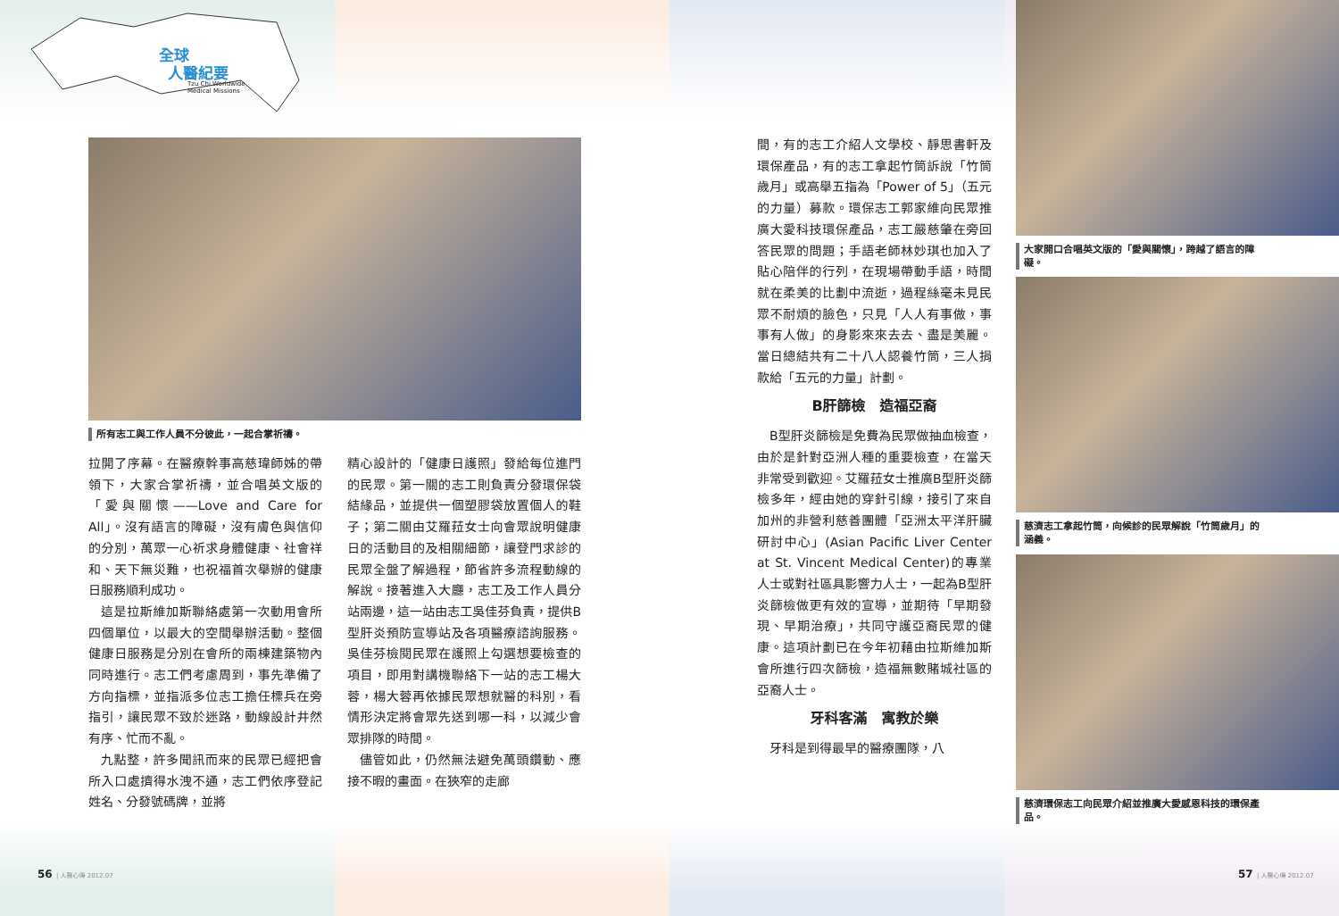全球
人醫紀要
Tzu Chi Worldwide
Medical Missions
所有志工與工作人員不分彼此，一起合掌祈禱。
拉開了序幕。在醫療幹事高慈瑋師姊的帶領下，大家合掌祈禱，並合唱英文版的「愛與關懷——Love and Care for All」。沒有語言的障礙，沒有膚色與信仰的分別，萬眾一心祈求身體健康、社會祥和、天下無災難，也祝福首次舉辦的健康日服務順利成功。
這是拉斯維加斯聯絡處第一次動用會所四個單位，以最大的空間舉辦活動。整個健康日服務是分別在會所的兩棟建築物內同時進行。志工們考慮周到，事先準備了方向指標，並指派多位志工擔任標兵在旁指引，讓民眾不致於迷路，動線設計井然有序、忙而不亂。
九點整，許多聞訊而來的民眾已經把會所入口處擠得水洩不通，志工們依序登記姓名、分發號碼牌，並將
精心設計的「健康日護照」發給每位進門的民眾。第一關的志工則負責分發環保袋結緣品，並提供一個塑膠袋放置個人的鞋子；第二關由艾羅菈女士向會眾說明健康日的活動目的及相關細節，讓登門求診的民眾全盤了解過程，節省許多流程動線的解說。接著進入大廳，志工及工作人員分站兩邊，這一站由志工吳佳芬負責，提供B型肝炎預防宣導站及各項醫療諮詢服務。吳佳芬檢閱民眾在護照上勾選想要檢查的項目，即用對講機聯絡下一站的志工楊大蓉，楊大蓉再依據民眾想就醫的科別，看情形決定將會眾先送到哪一科，以減少會眾排隊的時間。
儘管如此，仍然無法避免萬頭鑽動、應接不暇的畫面。在狹窄的走廊
間，有的志工介紹人文學校、靜思書軒及環保產品，有的志工拿起竹筒訴說「竹筒歲月」或高舉五指為「Power of 5」（五元的力量）募款。環保志工郭家維向民眾推廣大愛科技環保產品，志工嚴慈肇在旁回答民眾的問題；手語老師林妙琪也加入了貼心陪伴的行列，在現場帶動手語，時間就在柔美的比劃中流逝，過程絲毫未見民眾不耐煩的臉色，只見「人人有事做，事事有人做」的身影來來去去、盡是美麗。當日總結共有二十八人認養竹筒，三人捐款給「五元的力量」計劃。
B肝篩檢　造福亞裔
B型肝炎篩檢是免費為民眾做抽血檢查，由於是針對亞洲人種的重要檢查，在當天非常受到歡迎。艾羅菈女士推廣B型肝炎篩檢多年，經由她的穿針引線，接引了來自加州的非營利慈善團體「亞洲太平洋肝臟研討中心」(Asian Pacific Liver Center at St. Vincent Medical Center)的專業人士或對社區具影響力人士，一起為B型肝炎篩檢做更有效的宣導，並期待「早期發現、早期治療」，共同守護亞裔民眾的健康。這項計劃已在今年初藉由拉斯維加斯會所進行四次篩檢，造福無數賭城社區的亞裔人士。
牙科客滿　寓教於樂
牙科是到得最早的醫療團隊，八
大家開口合唱英文版的「愛與關懷」，跨越了語言的障礙。
慈濟志工拿起竹筒，向候診的民眾解說「竹筒歲月」的涵義。
慈濟環保志工向民眾介紹並推廣大愛感恩科技的環保產品。
56 | 人醫心傳 2012.07 57 | 人醫心傳 2012.07